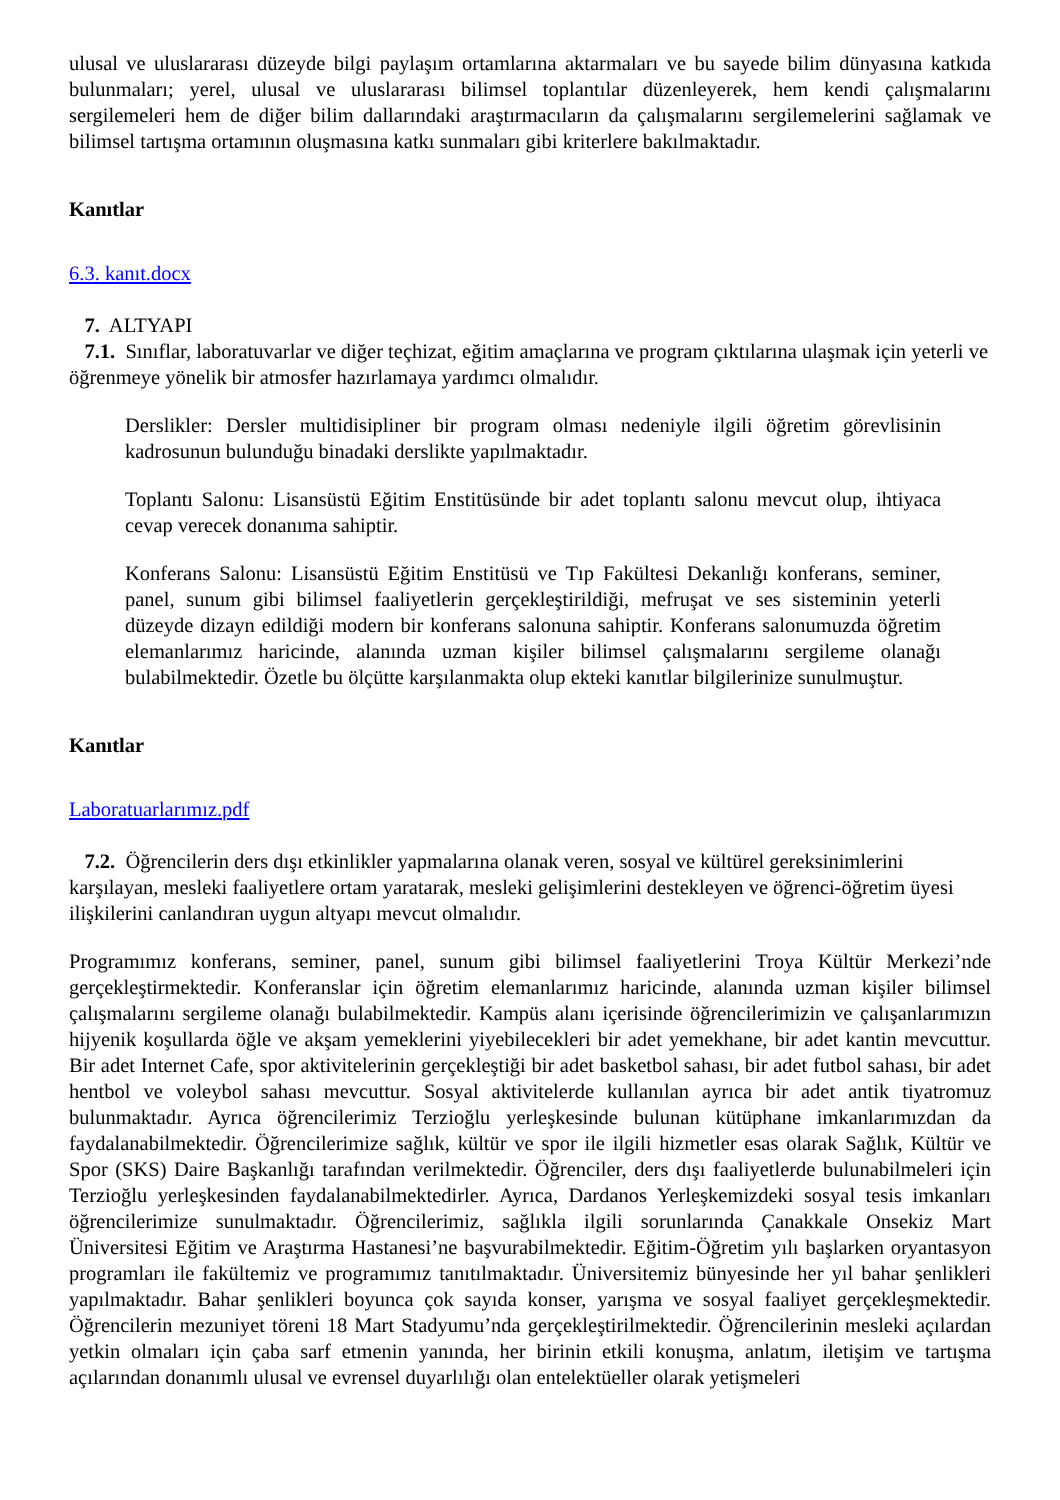ulusal ve uluslararası düzeyde bilgi paylaşım ortamlarına aktarmaları ve bu sayede bilim dünyasına katkıda bulunmaları; yerel, ulusal ve uluslararası bilimsel toplantılar düzenleyerek, hem kendi çalışmalarını sergilemeleri hem de diğer bilim dallarındaki araştırmacıların da çalışmalarını sergilemelerini sağlamak ve bilimsel tartışma ortamının oluşmasına katkı sunmaları gibi kriterlere bakılmaktadır.
Kanıtlar
6.3. kanıt.docx
7. ALTYAPI
7.1. Sınıflar, laboratuvarlar ve diğer teçhizat, eğitim amaçlarına ve program çıktılarına ulaşmak için yeterli ve öğrenmeye yönelik bir atmosfer hazırlamaya yardımcı olmalıdır.
Derslikler: Dersler multidisipliner bir program olması nedeniyle ilgili öğretim görevlisinin kadrosunun bulunduğu binadaki derslikte yapılmaktadır.
Toplantı Salonu: Lisansüstü Eğitim Enstitüsünde bir adet toplantı salonu mevcut olup, ihtiyaca cevap verecek donanıma sahiptir.
Konferans Salonu: Lisansüstü Eğitim Enstitüsü ve Tıp Fakültesi Dekanlığı konferans, seminer, panel, sunum gibi bilimsel faaliyetlerin gerçekleştirildiği, mefruşat ve ses sisteminin yeterli düzeyde dizayn edildiği modern bir konferans salonuna sahiptir. Konferans salonumuzda öğretim elemanlarımız haricinde, alanında uzman kişiler bilimsel çalışmalarını sergileme olanağı bulabilmektedir. Özetle bu ölçütte karşılanmakta olup ekteki kanıtlar bilgilerinize sunulmuştur.
Kanıtlar
Laboratuarlarımız.pdf
7.2. Öğrencilerin ders dışı etkinlikler yapmalarına olanak veren, sosyal ve kültürel gereksinimlerini karşılayan, mesleki faaliyetlere ortam yaratarak, mesleki gelişimlerini destekleyen ve öğrenci-öğretim üyesi ilişkilerini canlandıran uygun altyapı mevcut olmalıdır.
Programımız konferans, seminer, panel, sunum gibi bilimsel faaliyetlerini Troya Kültür Merkezi’nde gerçekleştirmektedir. Konferanslar için öğretim elemanlarımız haricinde, alanında uzman kişiler bilimsel çalışmalarını sergileme olanağı bulabilmektedir. Kampüs alanı içerisinde öğrencilerimizin ve çalışanlarımızın hijyenik koşullarda öğle ve akşam yemeklerini yiyebilecekleri bir adet yemekhane, bir adet kantin mevcuttur. Bir adet Internet Cafe, spor aktivitelerinin gerçekleştiği bir adet basketbol sahası, bir adet futbol sahası, bir adet hentbol ve voleybol sahası mevcuttur. Sosyal aktivitelerde kullanılan ayrıca bir adet antik tiyatromuz bulunmaktadır. Ayrıca öğrencilerimiz Terzioğlu yerleşkesinde bulunan kütüphane imkanlarımızdan da faydalanabilmektedir. Öğrencilerimize sağlık, kültür ve spor ile ilgili hizmetler esas olarak Sağlık, Kültür ve Spor (SKS) Daire Başkanlığı tarafından verilmektedir. Öğrenciler, ders dışı faaliyetlerde bulunabilmeleri için Terzioğlu yerleşkesinden faydalanabilmektedirler. Ayrıca, Dardanos Yerleşkemizdeki sosyal tesis imkanları öğrencilerimize sunulmaktadır. Öğrencilerimiz, sağlıkla ilgili sorunlarında Çanakkale Onsekiz Mart Üniversitesi Eğitim ve Araştırma Hastanesi’ne başvurabilmektedir. Eğitim-Öğretim yılı başlarken oryantasyon programları ile fakültemiz ve programımız tanıtılmaktadır. Üniversitemiz bünyesinde her yıl bahar şenlikleri yapılmaktadır. Bahar şenlikleri boyunca çok sayıda konser, yarışma ve sosyal faaliyet gerçekleşmektedir. Öğrencilerin mezuniyet töreni 18 Mart Stadyumu’nda gerçekleştirilmektedir. Öğrencilerinin mesleki açılardan yetkin olmaları için çaba sarf etmenin yanında, her birinin etkili konuşma, anlatım, iletişim ve tartışma açılarından donanımlı ulusal ve evrensel duyarlılığı olan entelektüeller olarak yetişmeleri